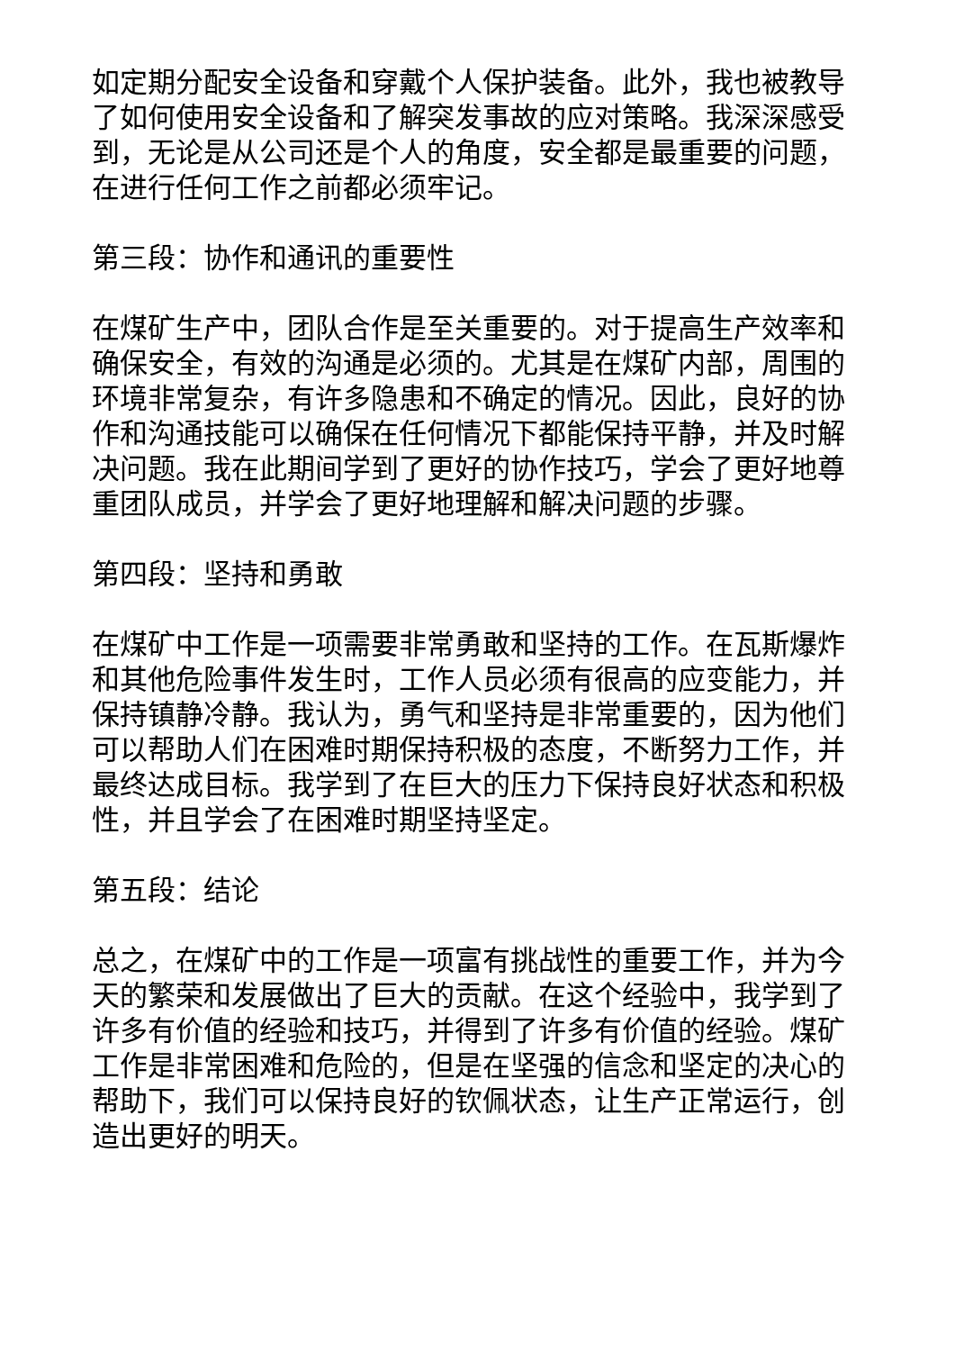如定期分配安全设备和穿戴个人保护装备。此外，我也被教导了如何使用安全设备和了解突发事故的应对策略。我深深感受到，无论是从公司还是个人的角度，安全都是最重要的问题，在进行任何工作之前都必须牢记。
第三段：协作和通讯的重要性
在煤矿生产中，团队合作是至关重要的。对于提高生产效率和确保安全，有效的沟通是必须的。尤其是在煤矿内部，周围的环境非常复杂，有许多隐患和不确定的情况。因此，良好的协作和沟通技能可以确保在任何情况下都能保持平静，并及时解决问题。我在此期间学到了更好的协作技巧，学会了更好地尊重团队成员，并学会了更好地理解和解决问题的步骤。
第四段：坚持和勇敢
在煤矿中工作是一项需要非常勇敢和坚持的工作。在瓦斯爆炸和其他危险事件发生时，工作人员必须有很高的应变能力，并保持镇静冷静。我认为，勇气和坚持是非常重要的，因为他们可以帮助人们在困难时期保持积极的态度，不断努力工作，并最终达成目标。我学到了在巨大的压力下保持良好状态和积极性，并且学会了在困难时期坚持坚定。
第五段：结论
总之，在煤矿中的工作是一项富有挑战性的重要工作，并为今天的繁荣和发展做出了巨大的贡献。在这个经验中，我学到了许多有价值的经验和技巧，并得到了许多有价值的经验。煤矿工作是非常困难和危险的，但是在坚强的信念和坚定的决心的帮助下，我们可以保持良好的钦佩状态，让生产正常运行，创造出更好的明天。